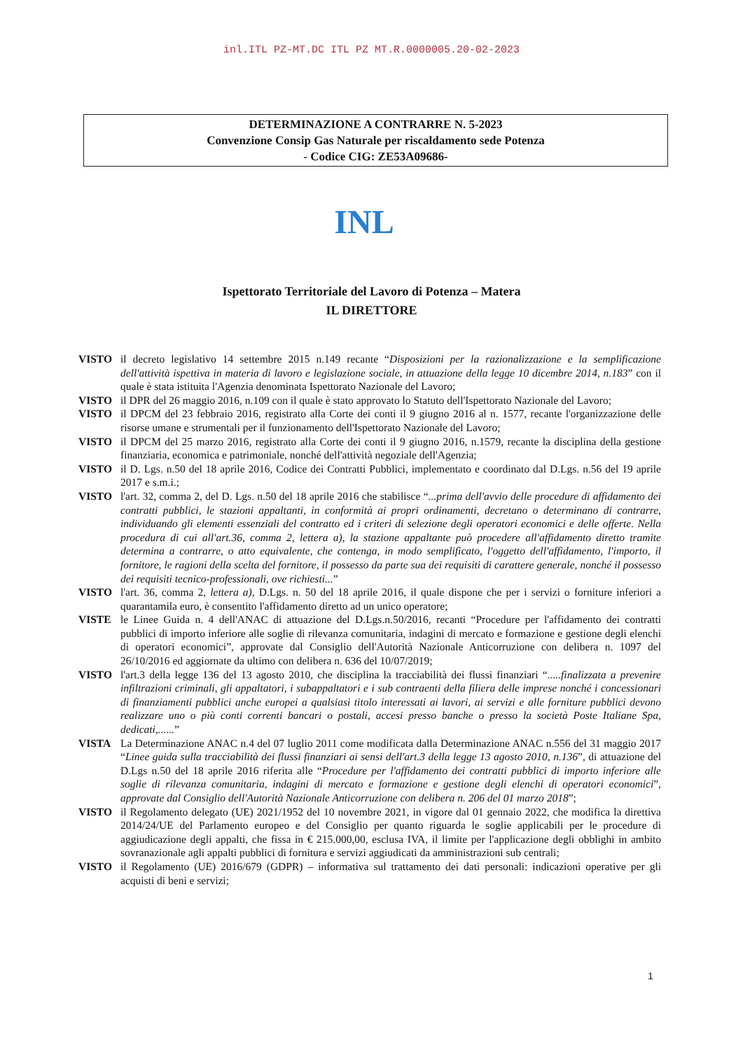inl.ITL PZ-MT.DC ITL PZ MT.R.0000005.20-02-2023
DETERMINAZIONE A CONTRARRE N. 5-2023
Convenzione Consip Gas Naturale per riscaldamento sede Potenza
- Codice CIG: ZE53A09686-
INL
Ispettorato Territoriale del Lavoro di Potenza – Matera
IL DIRETTORE
VISTO il decreto legislativo 14 settembre 2015 n.149 recante “Disposizioni per la razionalizzazione e la semplificazione dell'attività ispettiva in materia di lavoro e legislazione sociale, in attuazione della legge 10 dicembre 2014, n.183” con il quale è stata istituita l'Agenzia denominata Ispettorato Nazionale del Lavoro;
VISTO il DPR del 26 maggio 2016, n.109 con il quale è stato approvato lo Statuto dell'Ispettorato Nazionale del Lavoro;
VISTO il DPCM del 23 febbraio 2016, registrato alla Corte dei conti il 9 giugno 2016 al n. 1577, recante l'organizzazione delle risorse umane e strumentali per il funzionamento dell'Ispettorato Nazionale del Lavoro;
VISTO il DPCM del 25 marzo 2016, registrato alla Corte dei conti il 9 giugno 2016, n.1579, recante la disciplina della gestione finanziaria, economica e patrimoniale, nonché dell'attività negoziale dell'Agenzia;
VISTO il D. Lgs. n.50 del 18 aprile 2016, Codice dei Contratti Pubblici, implementato e coordinato dal D.Lgs. n.56 del 19 aprile 2017 e s.m.i.;
VISTO l'art. 32, comma 2, del D. Lgs. n.50 del 18 aprile 2016 che stabilisce “...prima dell'avvio delle procedure di affidamento dei contratti pubblici, le stazioni appaltanti, in conformità ai propri ordinamenti, decretano o determinano di contrarre, individuando gli elementi essenziali del contratto ed i criteri di selezione degli operatori economici e delle offerte. Nella procedura di cui all'art.36, comma 2, lettera a), la stazione appaltante può procedere all'affidamento diretto tramite determina a contrarre, o atto equivalente, che contenga, in modo semplificato, l'oggetto dell'affidamento, l'importo, il fornitore, le ragioni della scelta del fornitore, il possesso da parte sua dei requisiti di carattere generale, nonché il possesso dei requisiti tecnico-professionali, ove richiesti...”
VISTO l'art. 36, comma 2, lettera a), D.Lgs. n. 50 del 18 aprile 2016, il quale dispone che per i servizi o forniture inferiori a quarantamila euro, è consentito l'affidamento diretto ad un unico operatore;
VISTE le Linee Guida n. 4 dell'ANAC di attuazione del D.Lgs.n.50/2016, recanti “Procedure per l'affidamento dei contratti pubblici di importo inferiore alle soglie di rilevanza comunitaria, indagini di mercato e formazione e gestione degli elenchi di operatori economici”, approvate dal Consiglio dell'Autorità Nazionale Anticorruzione con delibera n. 1097 del 26/10/2016 ed aggiornate da ultimo con delibera n. 636 del 10/07/2019;
VISTO l'art.3 della legge 136 del 13 agosto 2010, che disciplina la tracciabilità dei flussi finanziari “.....finalizzata a prevenire infiltrazioni criminali, gli appaltatori, i subappaltatori e i sub contraenti della filiera delle imprese nonché i concessionari di finanziamenti pubblici anche europei a qualsiasi titolo interessati ai lavori, ai servizi e alle forniture pubblici devono realizzare uno o più conti correnti bancari o postali, accesi presso banche o presso la società Poste Italiane Spa, dedicati,......”
VISTA La Determinazione ANAC n.4 del 07 luglio 2011 come modificata dalla Determinazione ANAC n.556 del 31 maggio 2017 “Linee guida sulla tracciabilità dei flussi finanziari ai sensi dell'art.3 della legge 13 agosto 2010, n.136”, di attuazione del D.Lgs n.50 del 18 aprile 2016 riferita alle “Procedure per l'affidamento dei contratti pubblici di importo inferiore alle soglie di rilevanza comunitaria, indagini di mercato e formazione e gestione degli elenchi di operatori economici”, approvate dal Consiglio dell'Autorità Nazionale Anticorruzione con delibera n. 206 del 01 marzo 2018”;
VISTO il Regolamento delegato (UE) 2021/1952 del 10 novembre 2021, in vigore dal 01 gennaio 2022, che modifica la direttiva 2014/24/UE del Parlamento europeo e del Consiglio per quanto riguarda le soglie applicabili per le procedure di aggiudicazione degli appalti, che fissa in € 215.000,00, esclusa IVA, il limite per l'applicazione degli obblighi in ambito sovranazionale agli appalti pubblici di fornitura e servizi aggiudicati da amministrazioni sub centrali;
VISTO il Regolamento (UE) 2016/679 (GDPR) – informativa sul trattamento dei dati personali: indicazioni operative per gli acquisti di beni e servizi;
1